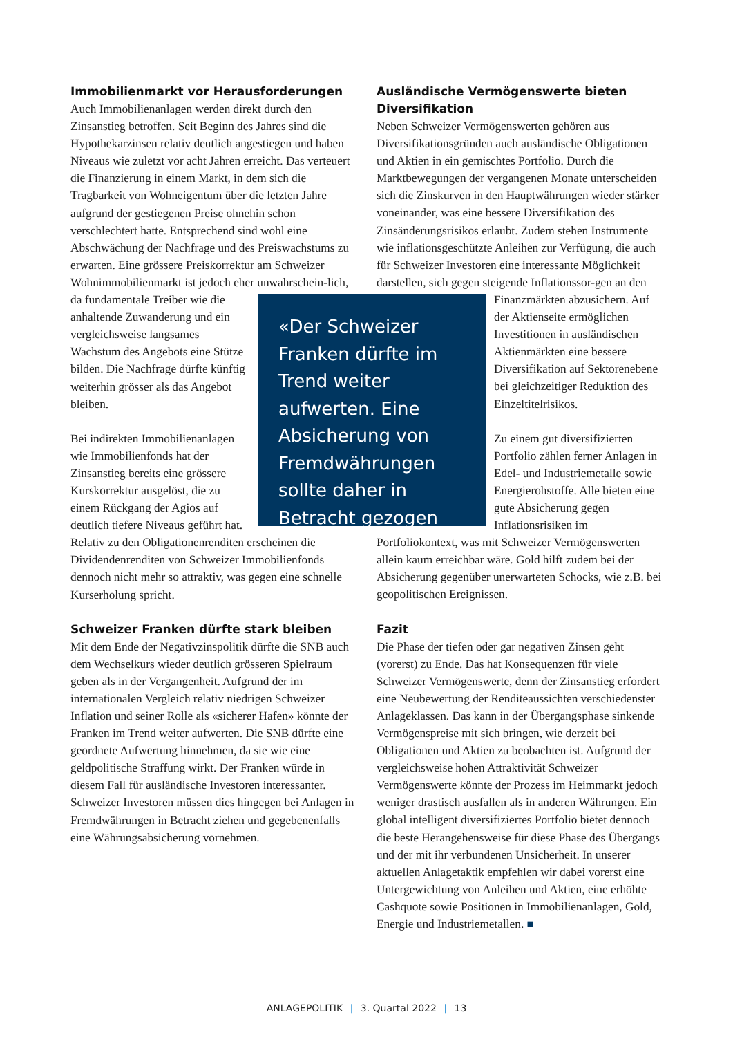Immobilienmarkt vor Herausforderungen
Auch Immobilienanlagen werden direkt durch den Zinsanstieg betroffen. Seit Beginn des Jahres sind die Hypothekarzinsen relativ deutlich angestiegen und haben Niveaus wie zuletzt vor acht Jahren erreicht. Das verteuert die Finanzierung in einem Markt, in dem sich die Tragbarkeit von Wohneigentum über die letzten Jahre aufgrund der gestiegenen Preise ohnehin schon verschlechtert hatte. Entsprechend sind wohl eine Abschwächung der Nachfrage und des Preiswachstums zu erwarten. Eine grössere Preiskorrektur am Schweizer Wohnimmobilienmarkt ist jedoch eher unwahrschein- «Der Schweizer Franken dürfte im Trend weiter aufwerten. Eine Absicherung von Fremdwährungen sollte daher in Betracht gezogen werden.» lich, da fundamentale Treiber wie die anhaltende Zuwanderung und ein vergleichsweise langsames Wachstum des Angebots eine Stütze bilden. Die Nachfrage dürfte künftig weiterhin grösser als das Angebot bleiben.
Bei indirekten Immobilienanlagen wie Immobilienfonds hat der Zinsanstieg bereits eine grössere Kurskorrektur ausgelöst, die zu einem Rückgang der Agios auf deutlich tiefere Niveaus geführt hat. Relativ zu den Obligationenrenditen erscheinen die Dividendenrenditen von Schweizer Immobilienfonds dennoch nicht mehr so attraktiv, was gegen eine schnelle Kurserholung spricht.
Schweizer Franken dürfte stark bleiben
Mit dem Ende der Negativzinspolitik dürfte die SNB auch dem Wechselkurs wieder deutlich grösseren Spielraum geben als in der Vergangenheit. Aufgrund der im internationalen Vergleich relativ niedrigen Schweizer Inflation und seiner Rolle als «sicherer Hafen» könnte der Franken im Trend weiter aufwerten. Die SNB dürfte eine geordnete Aufwertung hinnehmen, da sie wie eine geldpolitische Straffung wirkt. Der Franken würde in diesem Fall für ausländische Investoren interessanter. Schweizer Investoren müssen dies hingegen bei Anlagen in Fremdwährungen in Betracht ziehen und gegebenenfalls eine Währungsabsicherung vornehmen.
Ausländische Vermögenswerte bieten Diversifikation
Neben Schweizer Vermögenswerten gehören aus Diversifikationsgründen auch ausländische Obligationen und Aktien in ein gemischtes Portfolio. Durch die Marktbewegungen der vergangenen Monate unterscheiden sich die Zinskurven in den Hauptwährungen wieder stärker voneinander, was eine bessere Diversifikation des Zinsänderungsrisikos erlaubt. Zudem stehen Instrumente wie inflationsgeschützte Anleihen zur Verfügung, die auch für Schweizer Investoren eine interessante Möglichkeit darstellen, sich gegen steigende Inflationssor- gen an den Finanzmärkten abzusichern. Auf der Aktienseite ermöglichen Investitionen in ausländischen Aktienmärkten eine bessere Diversifikation auf Sektorenebene bei gleichzeitiger Reduktion des Einzeltitelrisikos.
Zu einem gut diversifizierten Portfolio zählen ferner Anlagen in Edel- und Industriemetalle sowie Energierohstoffe. Alle bieten eine gute Absicherung gegen Inflationsrisiken im Portfoliokontext, was mit Schweizer Vermögenswerten allein kaum erreichbar wäre. Gold hilft zudem bei der Absicherung gegenüber unerwarteten Schocks, wie z.B. bei geopolitischen Ereignissen.
Fazit
Die Phase der tiefen oder gar negativen Zinsen geht (vorerst) zu Ende. Das hat Konsequenzen für viele Schweizer Vermögenswerte, denn der Zinsanstieg erfordert eine Neubewertung der Renditeaussichten verschiedenster Anlageklassen. Das kann in der Übergangsphase sinkende Vermögenspreise mit sich bringen, wie derzeit bei Obligationen und Aktien zu beobachten ist. Aufgrund der vergleichsweise hohen Attraktivität Schweizer Vermögenswerte könnte der Prozess im Heimmarkt jedoch weniger drastisch ausfallen als in anderen Währungen. Ein global intelligent diversifiziertes Portfolio bietet dennoch die beste Herangehensweise für diese Phase des Übergangs und der mit ihr verbundenen Unsicherheit. In unserer aktuellen Anlagetaktik empfehlen wir dabei vorerst eine Untergewichtung von Anleihen und Aktien, eine erhöhte Cashquote sowie Positionen in Immobilienanlagen, Gold, Energie und Industriemetallen. ■
ANLAGEPOLITIK | 3. Quartal 2022 | 13